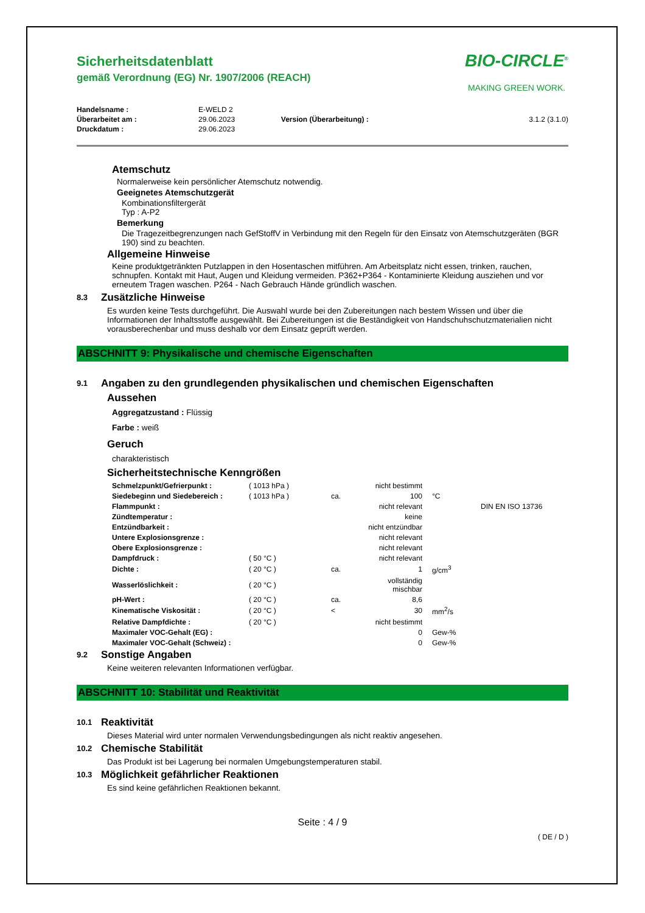Sicherheitsdatenblatt
gemäß Verordnung (EG) Nr. 1907/2006 (REACH)
BIO-CIRCLE<sup>®</sup>
MAKING GREEN WORK.
| Handelsname : | E-WELD 2 | | |
| Überarbeitet am : | 29.06.2023 | Version (Überarbeitung) : | 3.1.2 (3.1.0) |
| Druckdatum : | 29.06.2023 | | |
Atemschutz
Normalerweise kein persönlicher Atemschutz notwendig.
Geeignetes Atemschutzgerät
Kombinationsfiltergerät
Typ : A-P2
Bemerkung
Die Tragezeitbegrenzungen nach GefStoffV in Verbindung mit den Regeln für den Einsatz von Atemschutzgeräten (BGR 190) sind zu beachten.
Allgemeine Hinweise
Keine produktgetränkten Putzlappen in den Hosentaschen mitführen. Am Arbeitsplatz nicht essen, trinken, rauchen, schnupfen. Kontakt mit Haut, Augen und Kleidung vermeiden. P362+P364 - Kontaminierte Kleidung ausziehen und vor erneutem Tragen waschen. P264 - Nach Gebrauch Hände gründlich waschen.
8.3
Zusätzliche Hinweise
Es wurden keine Tests durchgeführt. Die Auswahl wurde bei den Zubereitungen nach bestem Wissen und über die Informationen der Inhaltsstoffe ausgewählt. Bei Zubereitungen ist die Beständigkeit von Handschuhschutzmaterialien nicht vorausberechenbar und muss deshalb vor dem Einsatz geprüft werden.
ABSCHNITT 9: Physikalische und chemische Eigenschaften
9.1
Angaben zu den grundlegenden physikalischen und chemischen Eigenschaften
Aussehen
Aggregatzustand : Flüssig
Farbe : weiß
Geruch
charakteristisch
Sicherheitstechnische Kenngrößen
| Schmelzpunkt/Gefrierpunkt : | ( 1013 hPa ) | | nicht bestimmt | | |
| Siedebeginn und Siedebereich : | ( 1013 hPa ) | ca. | 100 | °C | |
| Flammpunkt : | | | nicht relevant | | DIN EN ISO 13736 |
| Zündtemperatur : | | | keine | | |
| Entzündbarkeit : | | | nicht entzündbar | | |
| Untere Explosionsgrenze : | | | nicht relevant | | |
| Obere Explosionsgrenze : | | | nicht relevant | | |
| Dampfdruck : | ( 50 °C ) | | nicht relevant | | |
| Dichte : | ( 20 °C ) | ca. | 1 | g/cm<sup>3</sup> | |
| Wasserlöslichkeit : | ( 20 °C ) | | vollständig mischbar | | |
| pH-Wert : | ( 20 °C ) | ca. | 8,6 | | |
| Kinematische Viskosität : | ( 20 °C ) | < | 30 | mm<sup>2</sup>/s | |
| Relative Dampfdichte : | ( 20 °C ) | | nicht bestimmt | | |
| Maximaler VOC-Gehalt (EG) : | | | 0 | Gew-% | |
| Maximaler VOC-Gehalt (Schweiz) : | | | 0 | Gew-% | |
9.2
Sonstige Angaben
Keine weiteren relevanten Informationen verfügbar.
ABSCHNITT 10: Stabilität und Reaktivität
10.1
Reaktivität
Dieses Material wird unter normalen Verwendungsbedingungen als nicht reaktiv angesehen.
10.2
Chemische Stabilität
Das Produkt ist bei Lagerung bei normalen Umgebungstemperaturen stabil.
10.3
Möglichkeit gefährlicher Reaktionen
Es sind keine gefährlichen Reaktionen bekannt.
Seite : 4 / 9
( DE / D )